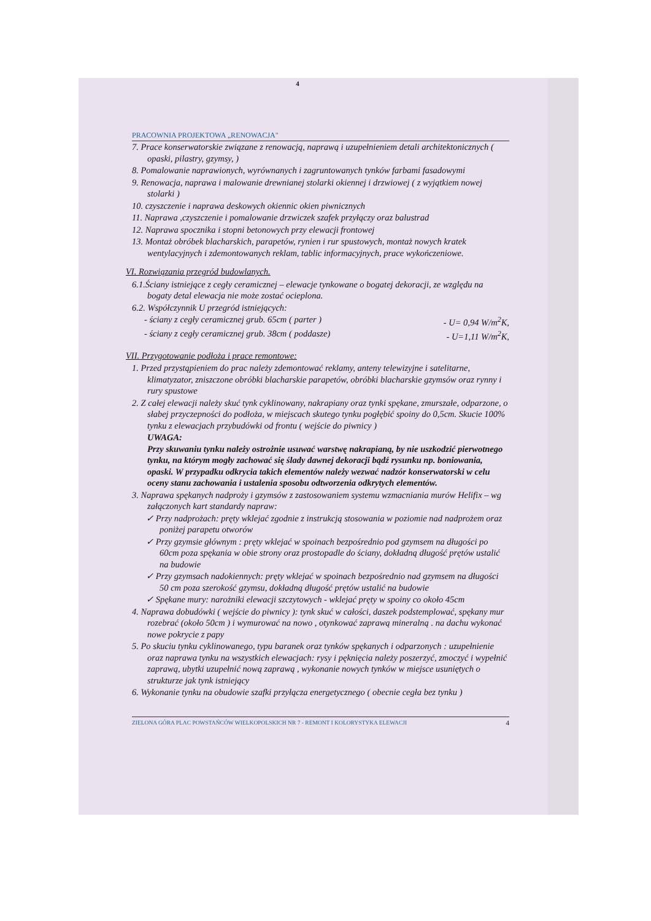4
PRACOWNIA PROJEKTOWA „RENOWACJA"
7. Prace konserwatorskie związane z renowacją, naprawą i uzupełnieniem detali architektonicznych ( opaski, pilastry, gzymsy, )
8. Pomalowanie naprawionych, wyrównanych i zagruntowanych tynków farbami fasadowymi
9. Renowacja, naprawa i malowanie drewnianej stolarki okiennej i drzwiowej ( z wyjątkiem nowej stolarki )
10. czyszczenie i naprawa deskowych okiennic okien piwnicznych
11. Naprawa ,czyszczenie i pomalowanie drzwiczek szafek przyłączy oraz balustrad
12. Naprawa spocznika i stopni betonowych przy elewacji frontowej
13. Montaż obróbek blacharskich, parapetów, rynien i rur spustowych, montaż nowych kratek wentylacyjnych i zdemontowanych reklam, tablic informacyjnych, prace wykończeniowe.
VI. Rozwiązania przegród budowlanych.
6.1.Ściany istniejące z cegły ceramicznej – elewacje tynkowane o bogatej dekoracji, ze względu na bogaty detal elewacja nie może zostać ocieplona.
6.2. Współczynnik U przegród istniejących:
- ściany z cegły ceramicznej grub. 65cm ( parter ) - U= 0,94 W/m<sup>2</sup>K,
- ściany z cegły ceramicznej grub. 38cm ( poddasze) - U=1,11 W/m<sup>2</sup>K,
VII. Przygotowanie podłoża i prace remontowe:
1. Przed przystąpieniem do prac należy zdemontować reklamy, anteny telewizyjne i satelitarne, klimatyzator, zniszczone obróbki blacharskie parapetów, obróbki blacharskie gzymsów oraz rynny i rury spustowe
2. Z całej elewacji należy skuć tynk cyklinowany, nakrapiany oraz tynki spękane, zmurszałe, odparzone, o słabej przyczepności do podłoża, w miejscach skutego tynku pogłębić spoiny do 0,5cm. Skucie 100% tynku z elewacjach przybudówki od frontu ( wejście do piwnicy )
UWAGA:
Przy skuwaniu tynku należy ostrożnie usuwać warstwę nakrapianą, by nie uszkodzić pierwotnego tynku, na którym mogły zachować się ślady dawnej dekoracji bądź rysunku np. boniowania, opaski. W przypadku odkrycia takich elementów należy wezwać nadzór konserwatorski w celu oceny stanu zachowania i ustalenia sposobu odtworzenia odkrytych elementów.
3. Naprawa spękanych nadproży i gzymsów z zastosowaniem systemu wzmacniania murów Helifix – wg załączonych kart standardy napraw:
✓ Przy nadprożach: pręty wklejać zgodnie z instrukcją stosowania w poziomie nad nadprożem oraz poniżej parapetu otworów
✓ Przy gzymsie głównym : pręty wklejać w spoinach bezpośrednio pod gzymsem na długości po 60cm poza spękania w obie strony oraz prostopadle do ściany, dokładną długość prętów ustalić na budowie
✓ Przy gzymsach nadokiennych: pręty wklejać w spoinach bezpośrednio nad gzymsem na długości 50 cm poza szerokość gzymsu, dokładną długość prętów ustalić na budowie
✓ Spękane mury: narożniki elewacji szczytowych - wklejać pręty w spoiny co około 45cm
4. Naprawa dobudówki ( wejście do piwnicy ): tynk skuć w całości, daszek podstemplować, spękany mur rozebrać (około 50cm ) i wymurować na nowo , otynkować zaprawą mineralną . na dachu wykonać nowe pokrycie z papy
5. Po skuciu tynku cyklinowanego, typu baranek oraz tynków spękanych i odparzonych : uzupełnienie oraz naprawa tynku na wszystkich elewacjach: rysy i pęknięcia należy poszerzyć, zmoczyć i wypełnić zaprawą, ubytki uzupełnić nową zaprawą , wykonanie nowych tynków w miejsce usuniętych o strukturze jak tynk istniejący
6. Wykonanie tynku na obudowie szafki przyłącza energetycznego ( obecnie cegła bez tynku )
ZIELONA GÓRA PLAC POWSTAŃCÓW WIELKOPOLSKICH NR 7 - REMONT I KOLORYSTYKA ELEWACJI 4